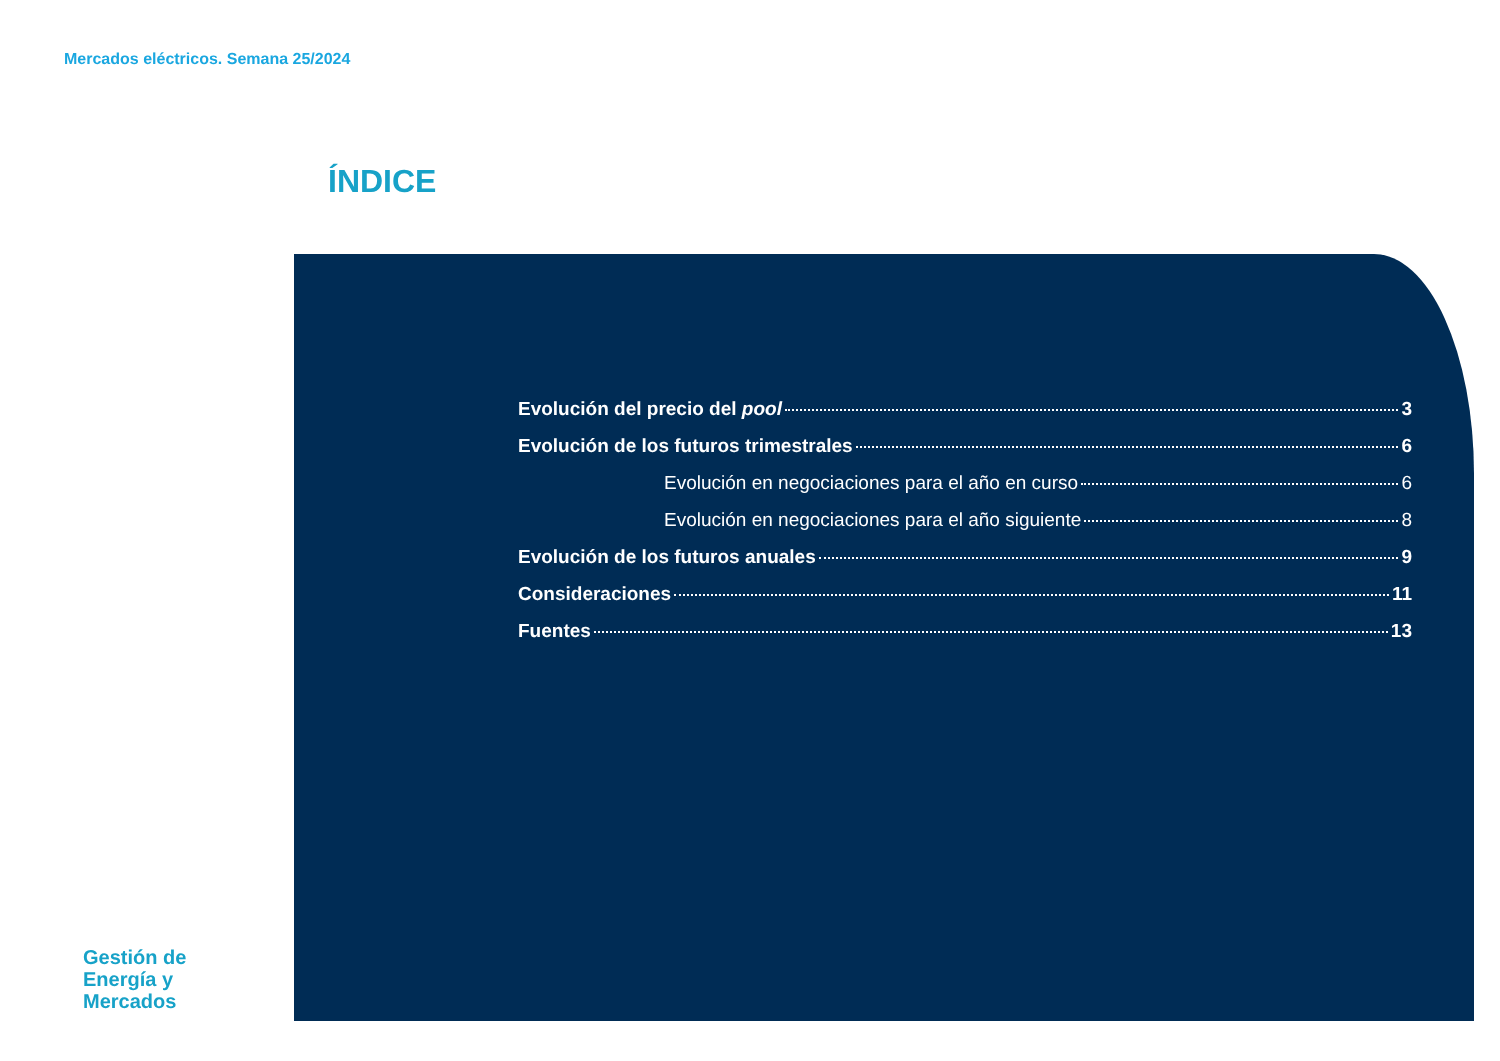Mercados eléctricos. Semana 25/2024
ÍNDICE
Evolución del precio del pool 3
Evolución de los futuros trimestrales 6
Evolución en negociaciones para el año en curso 6
Evolución en negociaciones para el año siguiente 8
Evolución de los futuros anuales 9
Consideraciones 11
Fuentes 13
Gestión de
Energía y
Mercados